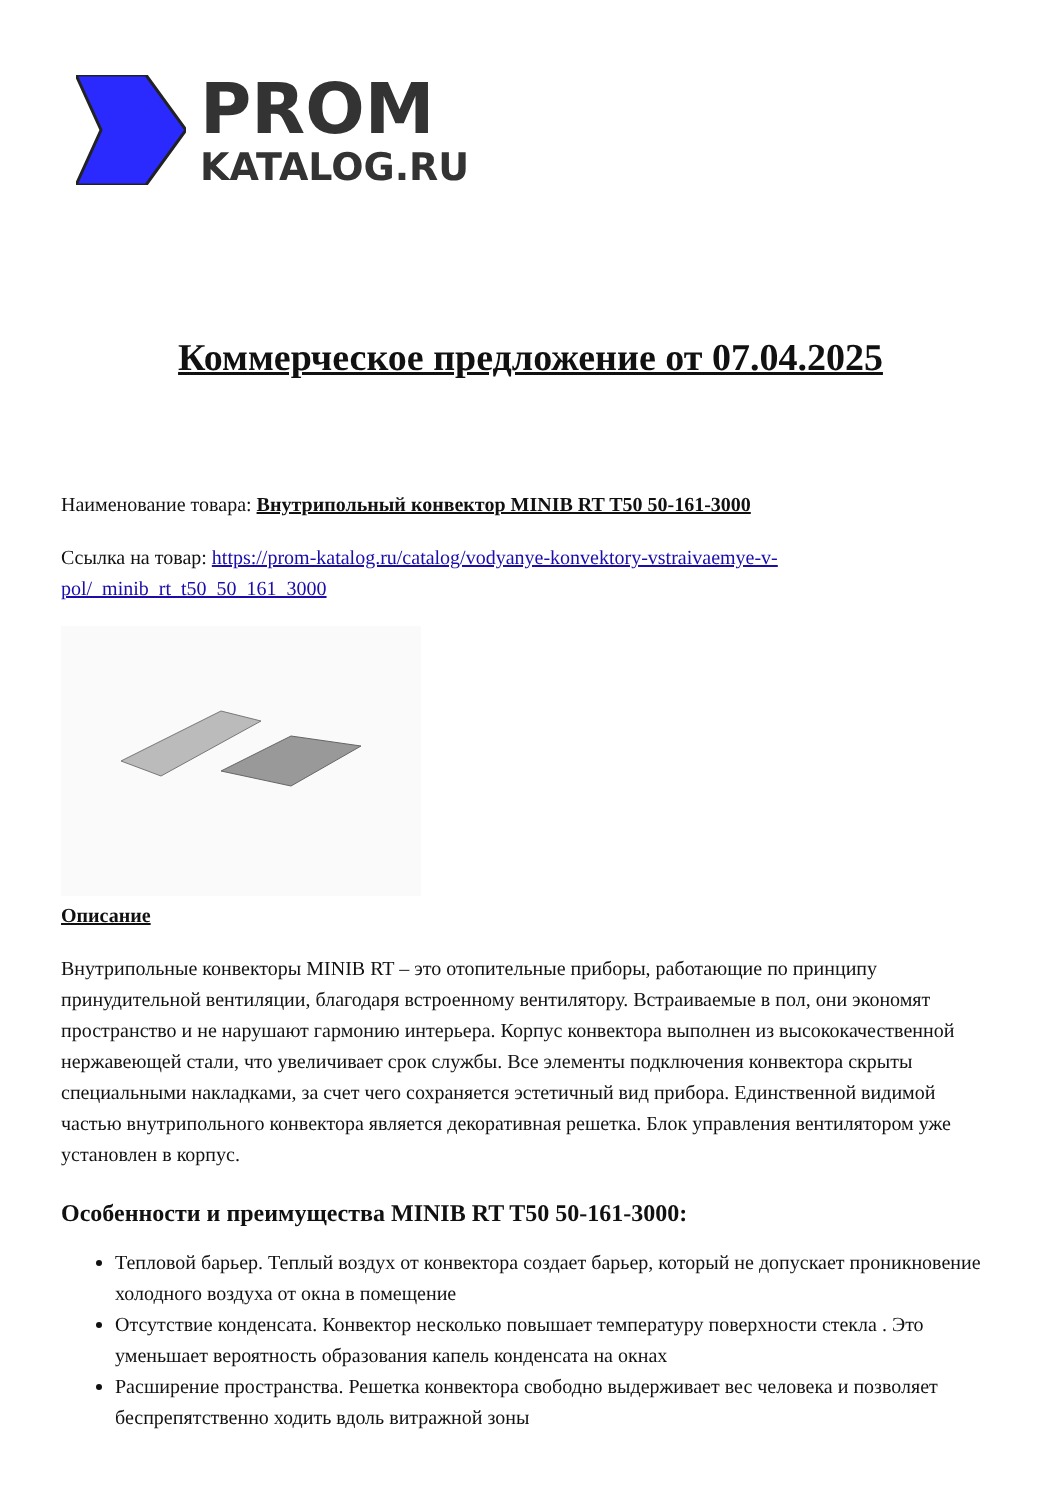PROM
KATALOG.RU
Коммерческое предложение от 07.04.2025
Наименование товара: Внутрипольный конвектор MINIB RT T50 50-161-3000
Ссылка на товар: https://prom-katalog.ru/catalog/vodyanye-konvektory-vstraivaemye-v-pol/_minib_rt_t50_50_161_3000
Описание
Внутрипольные конвекторы MINIB RT – это отопительные приборы, работающие по принципу принудительной вентиляции, благодаря встроенному вентилятору. Встраиваемые в пол, они экономят пространство и не нарушают гармонию интерьера. Корпус конвектора выполнен из высококачественной нержавеющей стали, что увеличивает срок службы. Все элементы подключения конвектора скрыты специальными накладками, за счет чего сохраняется эстетичный вид прибора. Единственной видимой частью внутрипольного конвектора является декоративная решетка. Блок управления вентилятором уже установлен в корпус.
Особенности и преимущества MINIB RT T50 50-161-3000:
Тепловой барьер. Теплый воздух от конвектора создает барьер, который не допускает проникновение холодного воздуха от окна в помещение
Отсутствие конденсата. Конвектор несколько повышает температуру поверхности стекла . Это уменьшает вероятность образования капель конденсата на окнах
Расширение пространства. Решетка конвектора свободно выдерживает вес человека и позволяет беспрепятственно ходить вдоль витражной зоны